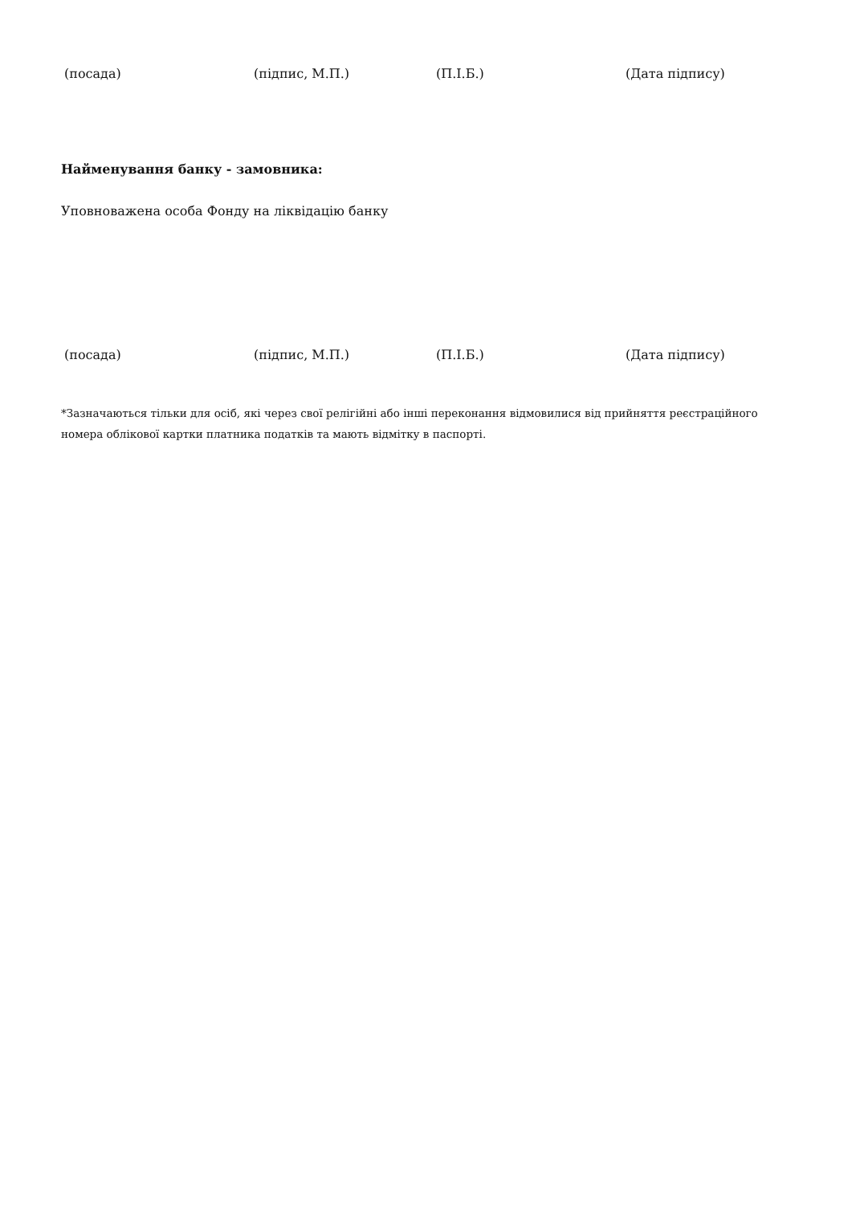(посада) (підпис, М.П.) (П.І.Б.) (Дата підпису)
Найменування банку - замовника:
Уповноважена особа Фонду на ліквідацію банку
(посада) (підпис, М.П.) (П.І.Б.) (Дата підпису)
*Зазначаються тільки для осіб, які через свої релігійні або інші переконання відмовилися від прийняття реєстраційного номера облікової картки платника податків та мають відмітку в паспорті.